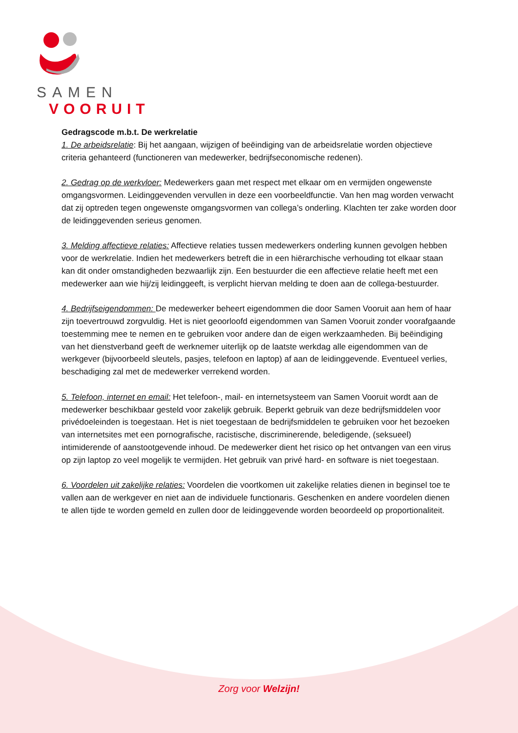SAMEN
VOORUIT
Gedragscode m.b.t. De werkrelatie
1. De arbeidsrelatie: Bij het aangaan, wijzigen of beëindiging van de arbeidsrelatie worden objectieve criteria gehanteerd (functioneren van medewerker, bedrijfseconomische redenen).
2. Gedrag op de werkvloer: Medewerkers gaan met respect met elkaar om en vermijden ongewenste omgangsvormen. Leidinggevenden vervullen in deze een voorbeeldfunctie. Van hen mag worden verwacht dat zij optreden tegen ongewenste omgangsvormen van collega’s onderling. Klachten ter zake worden door de leidinggevenden serieus genomen.
3. Melding affectieve relaties: Affectieve relaties tussen medewerkers onderling kunnen gevolgen hebben voor de werkrelatie. Indien het medewerkers betreft die in een hiërarchische verhouding tot elkaar staan kan dit onder omstandigheden bezwaarlijk zijn. Een bestuurder die een affectieve relatie heeft met een medewerker aan wie hij/zij leidinggeeft, is verplicht hiervan melding te doen aan de collega-bestuurder.
4. Bedrijfseigendommen: De medewerker beheert eigendommen die door Samen Vooruit aan hem of haar zijn toevertrouwd zorgvuldig. Het is niet geoorloofd eigendommen van Samen Vooruit zonder voorafgaande toestemming mee te nemen en te gebruiken voor andere dan de eigen werkzaamheden. Bij beëindiging van het dienstverband geeft de werknemer uiterlijk op de laatste werkdag alle eigendommen van de werkgever (bijvoorbeeld sleutels, pasjes, telefoon en laptop) af aan de leidinggevende. Eventueel verlies, beschadiging zal met de medewerker verrekend worden.
5. Telefoon, internet en email: Het telefoon-, mail- en internetsysteem van Samen Vooruit wordt aan de medewerker beschikbaar gesteld voor zakelijk gebruik. Beperkt gebruik van deze bedrijfsmiddelen voor privédoeleinden is toegestaan. Het is niet toegestaan de bedrijfsmiddelen te gebruiken voor het bezoeken van internetsites met een pornografische, racistische, discriminerende, beledigende, (seksueel) intimiderende of aanstootgevende inhoud. De medewerker dient het risico op het ontvangen van een virus op zijn laptop zo veel mogelijk te vermijden. Het gebruik van privé hard- en software is niet toegestaan.
6. Voordelen uit zakelijke relaties: Voordelen die voortkomen uit zakelijke relaties dienen in beginsel toe te vallen aan de werkgever en niet aan de individuele functionaris. Geschenken en andere voordelen dienen te allen tijde te worden gemeld en zullen door de leidinggevende worden beoordeeld op proportionaliteit.
Zorg voor Welzijn!